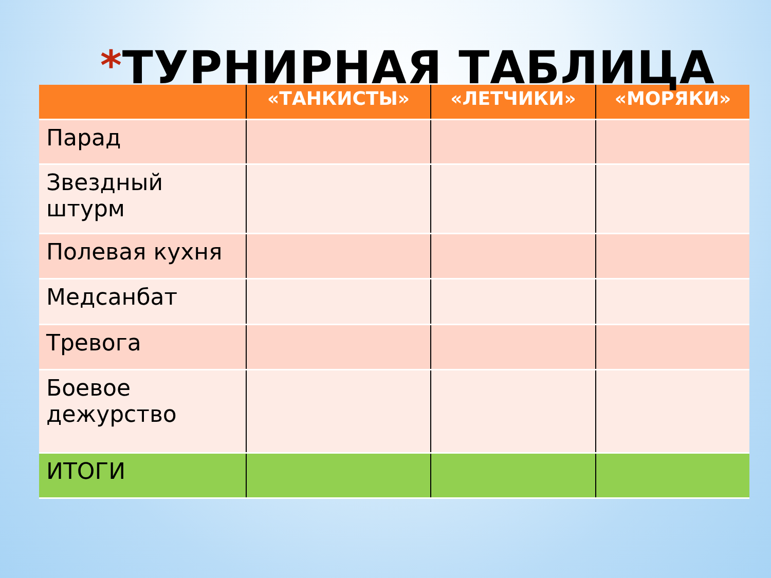*ТУРНИРНАЯ ТАБЛИЦА
| | «ТАНКИСТЫ» | «ЛЕТЧИКИ» | «МОРЯКИ» |
| --- | --- | --- | --- |
| Парад | | | |
| Звездный штурм | | | |
| Полевая кухня | | | |
| Медсанбат | | | |
| Тревога | | | |
| Боевое дежурство | | | |
| ИТОГИ | | | |